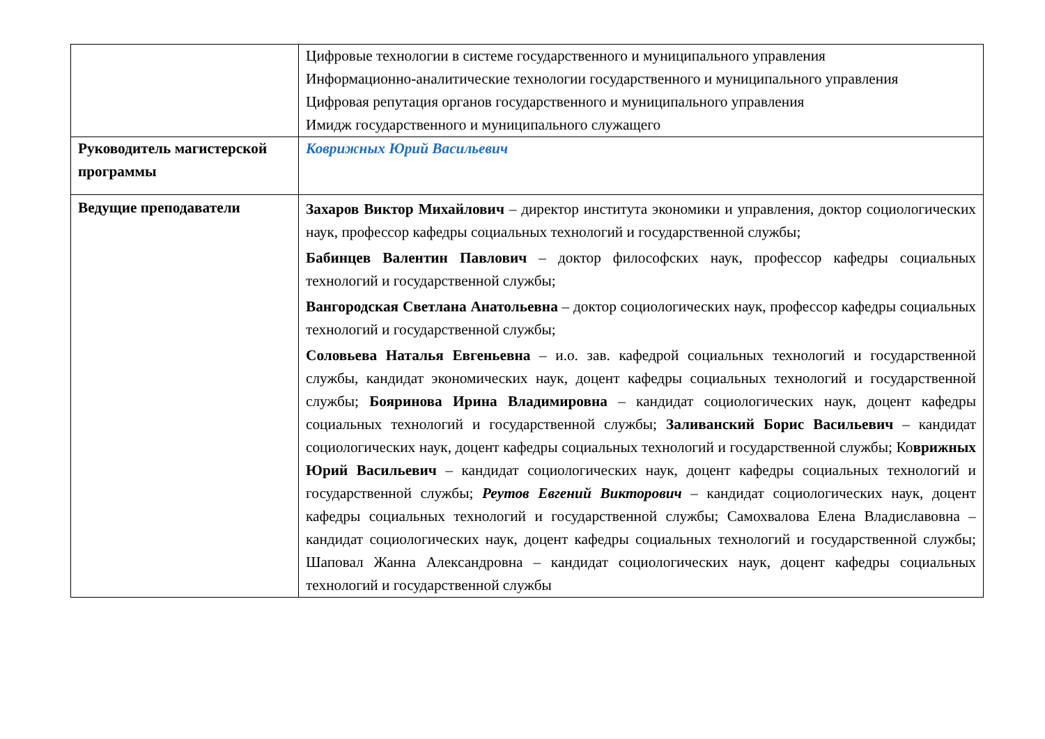| | Цифровые технологии в системе государственного и муниципального управления Информационно-аналитические технологии государственного и муниципального управления Цифровая репутация органов государственного и муниципального управления Имидж государственного и муниципального служащего |
| Руководитель магистерской программы | Коврижных Юрий Васильевич |
| Ведущие преподаватели | Захаров Виктор Михайлович – директор института экономики и управления, доктор социологических наук, профессор кафедры социальных технологий и государственной службы; Бабинцев Валентин Павлович – доктор философских наук, профессор кафедры социальных технологий и государственной службы; Вангородская Светлана Анатольевна – доктор социологических наук, профессор кафедры социальных технологий и государственной службы; Соловьева Наталья Евгеньевна – и.о. зав. кафедрой социальных технологий и государственной службы, кандидат экономических наук, доцент кафедры социальных технологий и государственной службы; Бояринова Ирина Владимировна – кандидат социологических наук, доцент кафедры социальных технологий и государственной службы; Заливанский Борис Васильевич – кандидат социологических наук, доцент кафедры социальных технологий и государственной службы; Ко врижных Юрий Васильевич – кандидат социологических наук, доцент кафедры социальных технологий и государственной службы; Реутов Евгений Викторович – кандидат социологических наук, доцент кафедры социальных технологий и государственной службы; Самохвалова Елена Владиславовна – кандидат социологических наук, доцент кафедры социальных технологий и государственной службы; Шаповал Жанна Александровна – кандидат социологических наук, доцент кафедры социальных технологий и государственной службы |